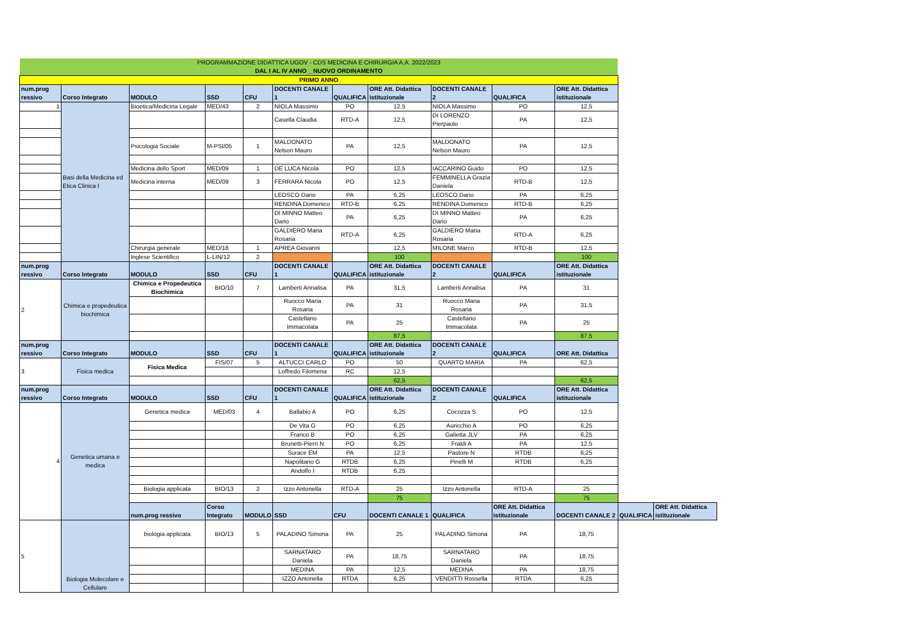| PROGRAMMAZIONE DIDATTICA UGOV - CDS MEDICINA E CHIRURGIA A.A. 2022/2023 DAL I AL IV ANNO _ NUOVO ORDINAMENTO | | | | | | | | | | | | |
| PRIMO ANNO | | | | | | | | | | | | |
| num.prog ressivo | Corso Integrato | MODULO | SSD | CFU | DOCENTI CANALE 1 | QUALIFICA | ORE Att. Didattica istituzionale | DOCENTI CANALE 2 | QUALIFICA | ORE Att. Didattica istituzionale | | |
| 1 | Basi della Medicina ed Etica Clinica I | Bioetica/Medicina Legale | MED/43 | 2 | NIOLA Massimo | PO | 12,5 | NIOLA Massimo | PO | 12,5 | | |
| | | | | | Casella Claudia | RTD-A | 12,5 | DI LORENZO Pierpaolo | PA | 12,5 | | |
| | | Psicologia Sociale | M-PSI/05 | 1 | MALDONATO Nelson Mauro | PA | 12,5 | MALDONATO Nelson Mauro | PA | 12,5 | | |
| | | Medicina dello Sport | MED/09 | 1 | DE LUCA Nicola | PO | 12,5 | IACCARINO Guido | PO | 12,5 | | |
| | | Medicina interna | MED/09 | 3 | FERRARA Nicola | PO | 12,5 | FEMMINELLA Grazia Daniela | RTD-B | 12,5 | | |
| | | | | | LEOSCO Dario | PA | 6,25 | LEOSCO Dario | PA | 6,25 | | |
| | | | | | RENDINA Domenico | RTD-B | 6,25 | RENDINA Domenico | RTD-B | 6,25 | | |
| | | | | | DI MINNO Matteo Dario | PA | 6,25 | DI MINNO Matteo Dario | PA | 6,25 | | |
| | | | | | GALDIERO Maria Rosaria | RTD-A | 6,25 | GALDIERO Maria Rosaria | RTD-A | 6,25 | | |
| | | Chirurgia generale | MED/18 | 1 | APREA Giovanni | | 12,5 | MILONE Marco | RTD-B | 12,5 | | |
| | | Inglese Scientifico | L-LIN/12 | 2 | | | 100 | | | 100 | | |
| num.prog ressivo | Corso Integrato | MODULO | SSD | CFU | DOCENTI CANALE 1 | QUALIFICA | ORE Att. Didattica istituzionale | DOCENTI CANALE 2 | QUALIFICA | ORE Att. Didattica istituzionale | | |
| 2 | Chimica e propedeutica biochimica | Chimica e Propedeutica Biochimica | BIO/10 | 7 | Lamberti Annalisa | PA | 31,5 | Lamberti Annalisa | PA | 31 | | |
| | | | | | Ruocco Maria Rosaria | PA | 31 | Ruocco Maria Rosaria | PA | 31,5 | | |
| | | | | | Castellano Immacolata | PA | 25 | Castellano Immacolata | PA | 25 | | |
| | | | | | | | 87,5 | | | 87,5 | | |
| num.prog ressivo | Corso Integrato | MODULO | SSD | CFU | DOCENTI CANALE 1 | QUALIFICA | ORE Att. Didattica istituzionale | DOCENTI CANALE 2 | QUALIFICA | ORE Att. Didattica | | |
| 3 | Fisica medica | Fisica Medica | FIS/07 | 5 | ALTUCCI CARLO | PO | 50 | QUARTO MARIA | PA | 62,5 | | |
| | | | | | Loffredo Filomena | RC | 12,5 | | | | | |
| | | | | | | | 62,5 | | | 62,5 | | |
| num.prog ressivo | Corso Integrato | MODULO | SSD | CFU | DOCENTI CANALE 1 | QUALIFICA | ORE Att. Didattica istituzionale | DOCENTI CANALE 2 | QUALIFICA | ORE Att. Didattica istituzionale | | |
| 4 | Genetica umana e medica | Genetica medica | MED/03 | 4 | Ballabio A | PO | 6,25 | Cocozza S | PO | 12,5 | | |
| | | | | | De Vita G | PO | 6,25 | Auricchio A | PO | 6,25 | | |
| | | | | | Franco B | PO | 6,25 | Galietta JLV | PA | 6,25 | | |
| | | | | | Brunetti-Pierri N | PO | 6,25 | Fraldi A | PA | 12,5 | | |
| | | | | | Surace EM | PA | 12,5 | Pastore N | RTDB | 6,25 | | |
| | | | | | Napolitano G | RTDB | 6,25 | Pinelli M | RTDB | 6,25 | | |
| | | | | | Andolfo I | RTDB | 6,25 | | | | | |
| | | Biologia applicata | BIO/13 | 2 | Izzo Antonella | RTD-A | 25 | Izzo Antonella | RTD-A | 25 | | |
| | | | | | | | 75 | | | 75 | | |
| | | num.prog ressivo | Corso Integrato | MODULO | SSD | CFU | DOCENTI CANALE 1 | QUALIFICA | ORE Att. Didattica istituzionale | DOCENTI CANALE 2 | QUALIFICA | ORE Att. Didattica istituzionale |
| 5 | Biologia Molecolare e Cellulare | biologia applicata | BIO/13 | 5 | PALADINO Simona | PA | 25 | PALADINO Simona | PA | 18,75 | | |
| | | | | | SARNATARO Daniela | PA | 18,75 | SARNATARO Daniela | PA | 18,75 | | |
| | | | | | MEDINA | PA | 12,5 | MEDINA | PA | 18,75 | | |
| | | | | | IZZO Antonella | RTDA | 6,25 | VENDITTI Rossella | RTDA | 6,25 | | |